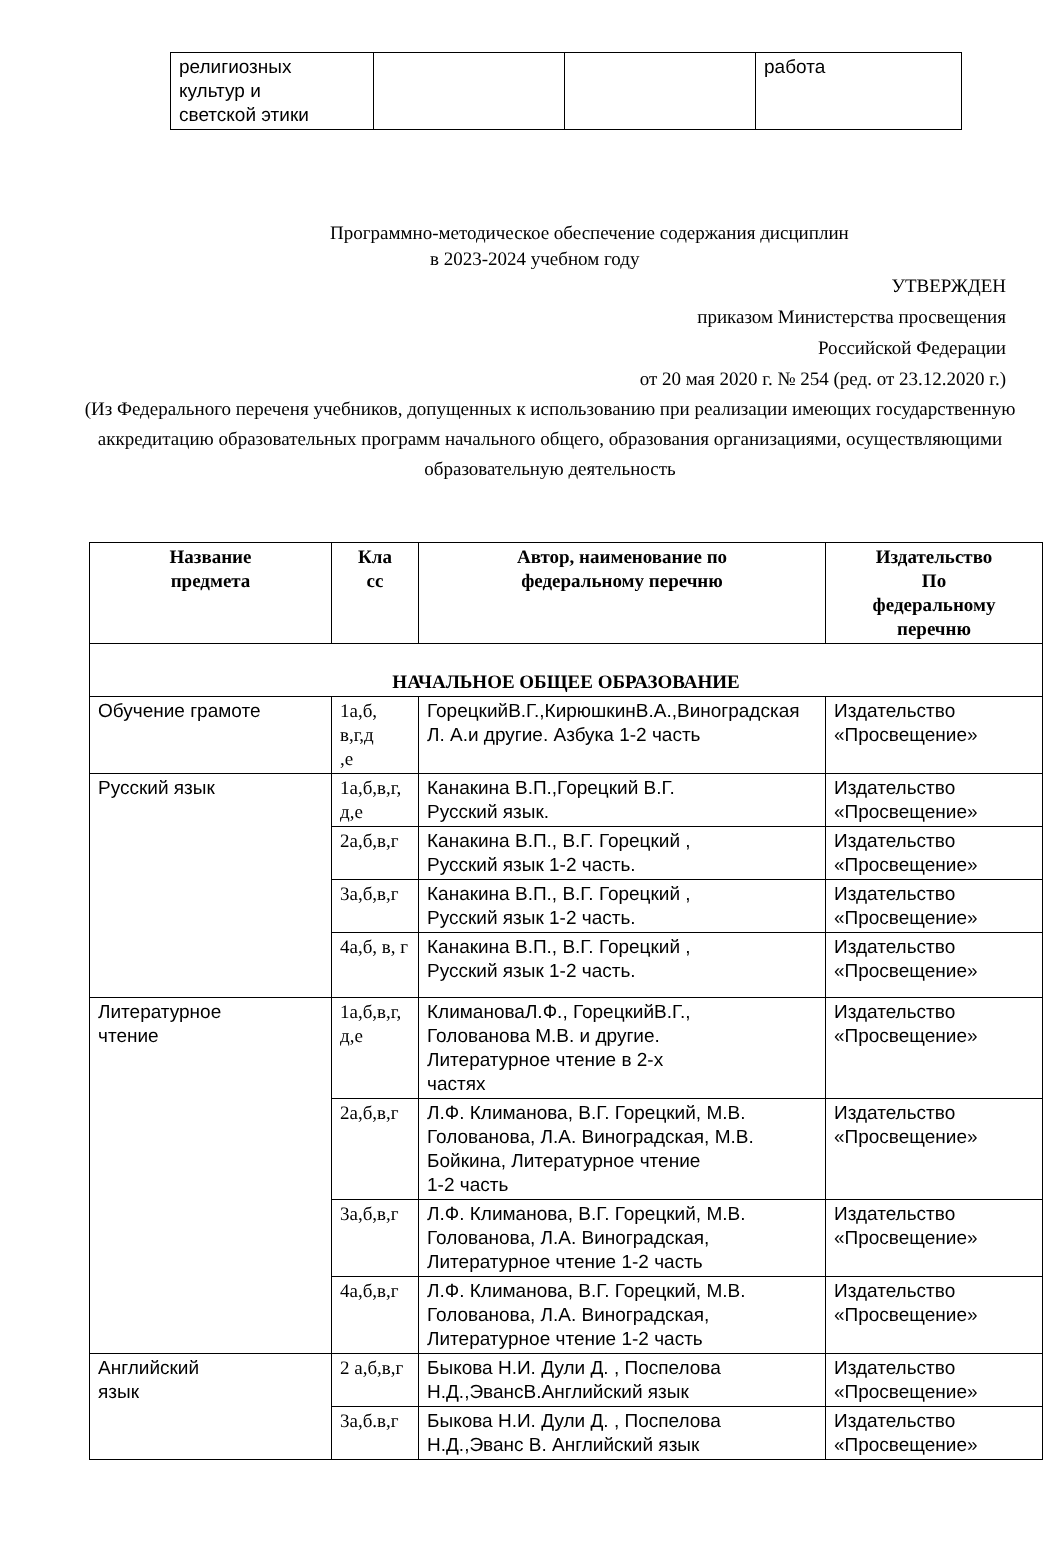| религиозных культур и светской этики | | | работа |
Программно-методическое обеспечение содержания дисциплин
в 2023-2024 учебном году
УТВЕРЖДЕН
приказом Министерства просвещения
Российской Федерации
от 20 мая 2020 г. № 254 (ред. от 23.12.2020 г.)
(Из Федерального переченя учебников, допущенных к использованию при реализации имеющих государственную аккредитацию образовательных программ начального общего, образования организациями, осуществляющими образовательную деятельность
| Название предмета | Кла сс | Автор, наименование по федеральному перечню | Издательство По федеральному перечню |
| --- | --- | --- | --- |
| НАЧАЛЬНОЕ ОБЩЕЕ ОБРАЗОВАНИЕ | | | |
| Обучение грамоте | 1а,б, в,г,д ,е | ГорецкийВ.Г.,КирюшкинВ.А.,Виноградская Л. А.и другие. Азбука 1-2 часть | Издательство «Просвещение» |
| Русский язык | 1а,б,в,г, д,е | Канакина В.П.,Горецкий В.Г. Русский язык. | Издательство «Просвещение» |
| | 2а,б,в,г | Канакина В.П., В.Г. Горецкий , Русский язык 1-2 часть. | Издательство «Просвещение» |
| | 3а,б,в,г | Канакина В.П., В.Г. Горецкий , Русский язык 1-2 часть. | Издательство «Просвещение» |
| | 4а,б, в, г | Канакина В.П., В.Г. Горецкий , Русский язык 1-2 часть. | Издательство «Просвещение» |
| Литературное чтение | 1а,б,в,г, д,е | КлимановаЛ.Ф., ГорецкийВ.Г., Голованова М.В. и другие. Литературное чтение в 2-х частях | Издательство «Просвещение» |
| | 2а,б,в,г | Л.Ф. Климанова, В.Г. Горецкий, М.В. Голованова, Л.А. Виноградская, М.В. Бойкина, Литературное чтение 1-2 часть | Издательство «Просвещение» |
| | 3а,б,в,г | Л.Ф. Климанова, В.Г. Горецкий, М.В. Голованова, Л.А. Виноградская, Литературное чтение 1-2 часть | Издательство «Просвещение» |
| | 4а,б,в,г | Л.Ф. Климанова, В.Г. Горецкий, М.В. Голованова, Л.А. Виноградская, Литературное чтение 1-2 часть | Издательство «Просвещение» |
| Английский язык | 2 а,б,в,г | Быкова Н.И. Дули Д. , Поспелова Н.Д.,ЭвансВ.Английский язык | Издательство «Просвещение» |
| | 3а,б.в,г | Быкова Н.И. Дули Д. , Поспелова Н.Д.,Эванс В. Английский язык | Издательство «Просвещение» |